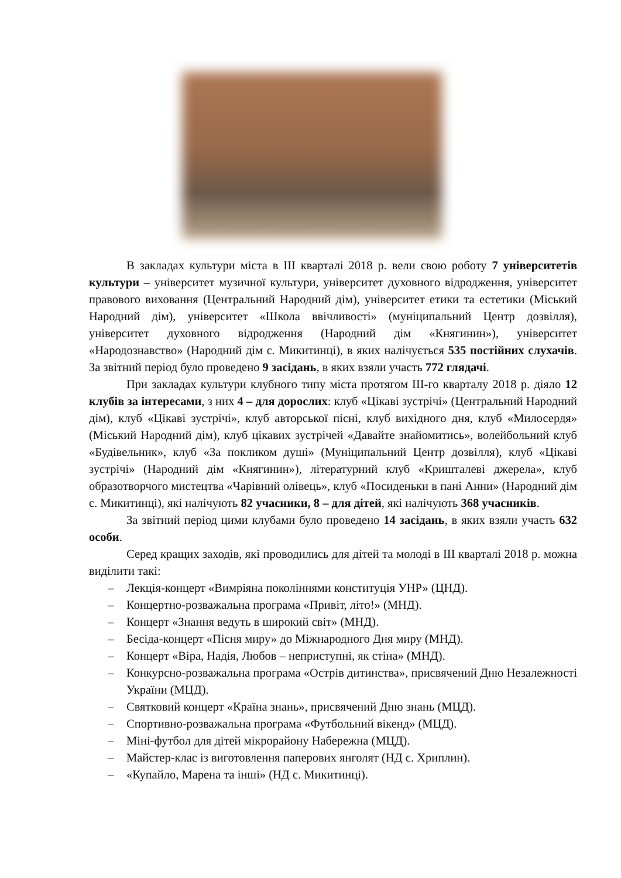В закладах культури міста в ІІІ кварталі 2018 р. вели свою роботу 7 університетів культури – університет музичної культури, університет духовного відродження, університет правового виховання (Центральний Народний дім), університет етики та естетики (Міський Народний дім), університет «Школа ввічливості» (муніципальний Центр дозвілля), університет духовного відродження (Народний дім «Княгинин»), університет «Народознавство» (Народний дім с. Микитинці), в яких налічується 535 постійних слухачів. За звітний період було проведено 9 засідань, в яких взяли участь 772 глядачі.
При закладах культури клубного типу міста протягом ІІІ-го кварталу 2018 р. діяло 12 клубів за інтересами, з них 4 – для дорослих: клуб «Цікаві зустрічі» (Центральний Народний дім), клуб «Цікаві зустрічі», клуб авторської пісні, клуб вихідного дня, клуб «Милосердя» (Міський Народний дім), клуб цікавих зустрічей «Давайте знайомитись», волейбольний клуб «Будівельник», клуб «За покликом душі» (Муніципальний Центр дозвілля), клуб «Цікаві зустрічі» (Народний дім «Княгинин»), літературний клуб «Кришталеві джерела», клуб образотворчого мистецтва «Чарівний олівець», клуб «Посиденьки в пані Анни» (Народний дім с. Микитинці), які налічують 82 учасники, 8 – для дітей, які налічують 368 учасників.
За звітний період цими клубами було проведено 14 засідань, в яких взяли участь 632 особи.
Серед кращих заходів, які проводились для дітей та молоді в ІІІ кварталі 2018 р. можна виділити такі:
– Лекція-концерт «Вимріяна поколіннями конституція УНР» (ЦНД).
– Концертно-розважальна програма «Привіт, літо!» (МНД).
– Концерт «Знання ведуть в широкий світ» (МНД).
– Бесіда-концерт «Пісня миру» до Міжнародного Дня миру (МНД).
– Концерт «Віра, Надія, Любов – неприступні, як стіна» (МНД).
– Конкурсно-розважальна програма «Острів дитинства», присвячений Дню Незалежності України (МЦД).
– Святковий концерт «Країна знань», присвячений Дню знань (МЦД).
– Спортивно-розважальна програма «Футбольний вікенд» (МЦД).
– Міні-футбол для дітей мікрорайону Набережна (МЦД).
– Майстер-клас із виготовлення паперових янголят (НД с. Хриплин).
– «Купайло, Марена та інші» (НД с. Микитинці).